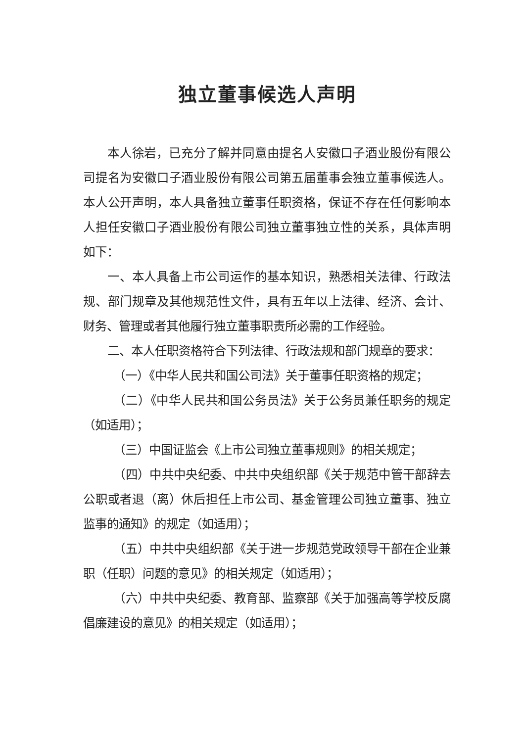独立董事候选人声明
本人徐岩，已充分了解并同意由提名人安徽口子酒业股份有限公司提名为安徽口子酒业股份有限公司第五届董事会独立董事候选人。本人公开声明，本人具备独立董事任职资格，保证不存在任何影响本人担任安徽口子酒业股份有限公司独立董事独立性的关系，具体声明如下：
一、本人具备上市公司运作的基本知识，熟悉相关法律、行政法规、部门规章及其他规范性文件，具有五年以上法律、经济、会计、财务、管理或者其他履行独立董事职责所必需的工作经验。
二、本人任职资格符合下列法律、行政法规和部门规章的要求：
（一）《中华人民共和国公司法》关于董事任职资格的规定；
（二）《中华人民共和国公务员法》关于公务员兼任职务的规定（如适用）；
（三）中国证监会《上市公司独立董事规则》的相关规定；
（四）中共中央纪委、中共中央组织部《关于规范中管干部辞去公职或者退（离）休后担任上市公司、基金管理公司独立董事、独立监事的通知》的规定（如适用）；
（五）中共中央组织部《关于进一步规范党政领导干部在企业兼职（任职）问题的意见》的相关规定（如适用）；
（六）中共中央纪委、教育部、监察部《关于加强高等学校反腐倡廉建设的意见》的相关规定（如适用）；